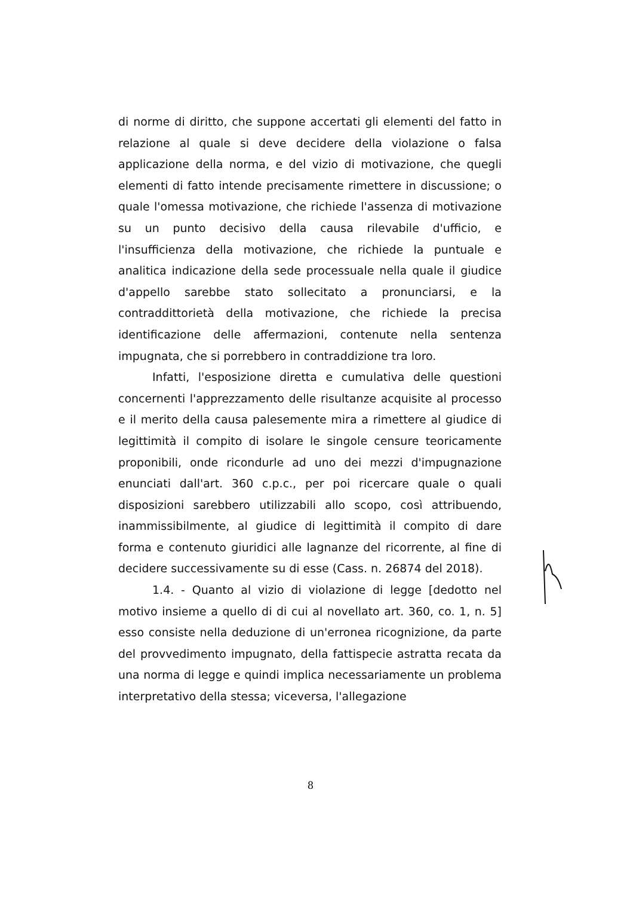di norme di diritto, che suppone accertati gli elementi del fatto in relazione al quale si deve decidere della violazione o falsa applicazione della norma, e del vizio di motivazione, che quegli elementi di fatto intende precisamente rimettere in discussione; o quale l'omessa motivazione, che richiede l'assenza di motivazione su un punto decisivo della causa rilevabile d'ufficio, e l'insufficienza della motivazione, che richiede la puntuale e analitica indicazione della sede processuale nella quale il giudice d'appello sarebbe stato sollecitato a pronunciarsi, e la contraddittorietà della motivazione, che richiede la precisa identificazione delle affermazioni, contenute nella sentenza impugnata, che si porrebbero in contraddizione tra loro.
Infatti, l'esposizione diretta e cumulativa delle questioni concernenti l'apprezzamento delle risultanze acquisite al processo e il merito della causa palesemente mira a rimettere al giudice di legittimità il compito di isolare le singole censure teoricamente proponibili, onde ricondurle ad uno dei mezzi d'impugnazione enunciati dall'art. 360 c.p.c., per poi ricercare quale o quali disposizioni sarebbero utilizzabili allo scopo, così attribuendo, inammissibilmente, al giudice di legittimità il compito di dare forma e contenuto giuridici alle lagnanze del ricorrente, al fine di decidere successivamente su di esse (Cass. n. 26874 del 2018).
1.4. - Quanto al vizio di violazione di legge [dedotto nel motivo insieme a quello di di cui al novellato art. 360, co. 1, n. 5] esso consiste nella deduzione di un'erronea ricognizione, da parte del provvedimento impugnato, della fattispecie astratta recata da una norma di legge e quindi implica necessariamente un problema interpretativo della stessa; viceversa, l'allegazione
8